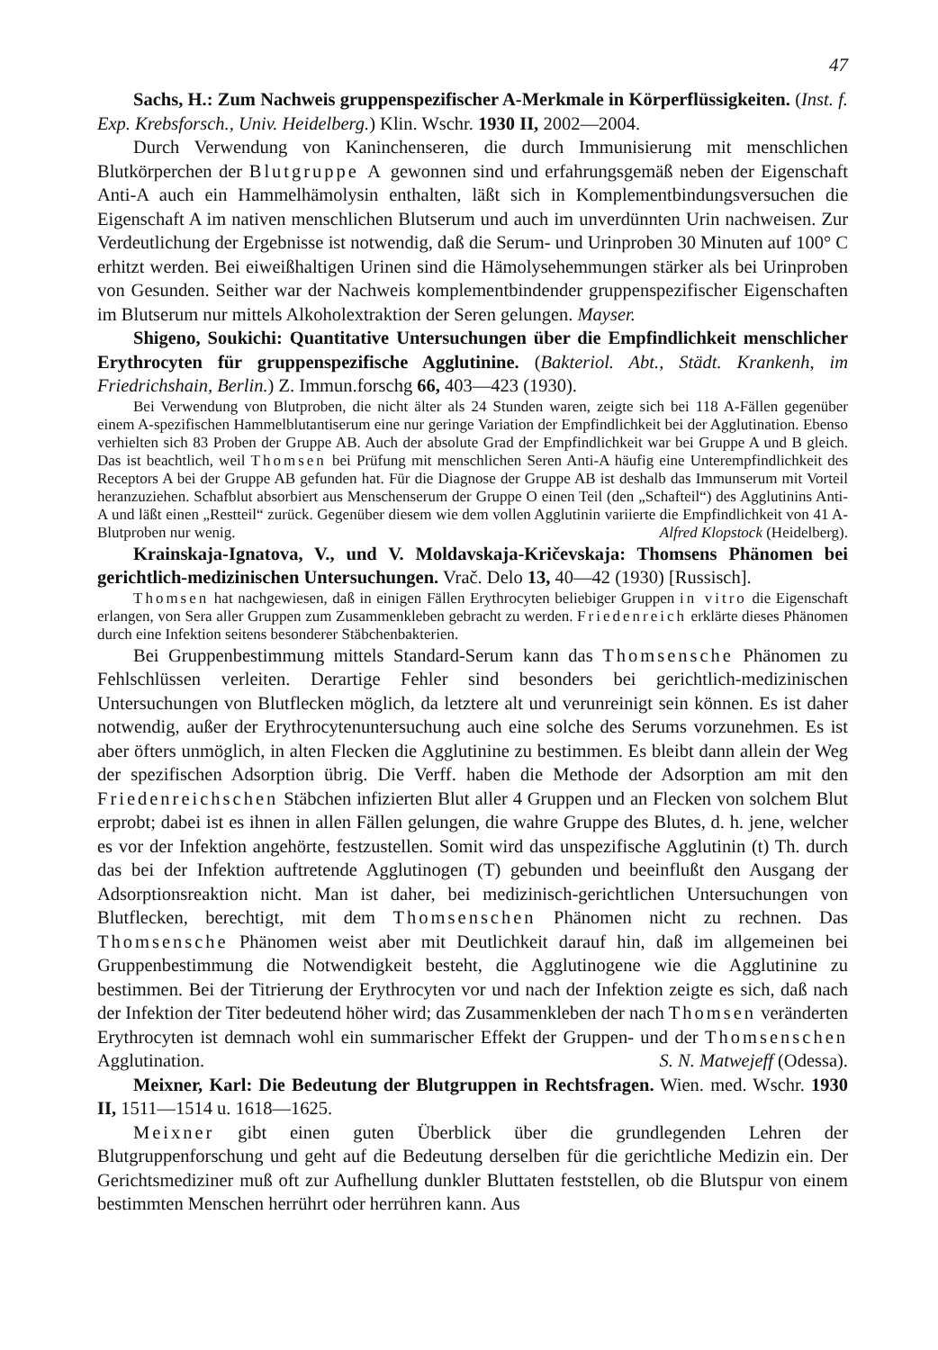47
Sachs, H.: Zum Nachweis gruppenspezifischer A-Merkmale in Körperflüssigkeiten. (Inst. f. Exp. Krebsforsch., Univ. Heidelberg.) Klin. Wschr. 1930 II, 2002—2004.
Durch Verwendung von Kaninchenseren, die durch Immunisierung mit menschlichen Blutkörperchen der Blutgruppe A gewonnen sind und erfahrungsgemäß neben der Eigenschaft Anti-A auch ein Hammelhämolysin enthalten, läßt sich in Komplementbindungsversuchen die Eigenschaft A im nativen menschlichen Blutserum und auch im unverdünnten Urin nachweisen. Zur Verdeutlichung der Ergebnisse ist notwendig, daß die Serum- und Urinproben 30 Minuten auf 100° C erhitzt werden. Bei eiweißhaltigen Urinen sind die Hämolysehemmungen stärker als bei Urinproben von Gesunden. Seither war der Nachweis komplementbindender gruppenspezifischer Eigenschaften im Blutserum nur mittels Alkoholextraktion der Seren gelungen. Mayser.
Shigeno, Soukichi: Quantitative Untersuchungen über die Empfindlichkeit menschlicher Erythrocyten für gruppenspezifische Agglutinine. (Bakteriol. Abt., Städt. Krankenh, im Friedrichshain, Berlin.) Z. Immun.forschg 66, 403—423 (1930).
Bei Verwendung von Blutproben, die nicht älter als 24 Stunden waren, zeigte sich bei 118 A-Fällen gegenüber einem A-spezifischen Hammelblutantiserum eine nur geringe Variation der Empfindlichkeit bei der Agglutination. Ebenso verhielten sich 83 Proben der Gruppe AB. Auch der absolute Grad der Empfindlichkeit war bei Gruppe A und B gleich. Das ist beachtlich, weil Thomsen bei Prüfung mit menschlichen Seren Anti-A häufig eine Unterempfindlichkeit des Receptors A bei der Gruppe AB gefunden hat. Für die Diagnose der Gruppe AB ist deshalb das Immunserum mit Vorteil heranzuziehen. Schafblut absorbiert aus Menschenserum der Gruppe O einen Teil (den „Schafteil“) des Agglutinins Anti-A und läßt einen „Restteil“ zurück. Gegenüber diesem wie dem vollen Agglutinin variierte die Empfindlichkeit von 41 A-Blutproben nur wenig. Alfred Klopstock (Heidelberg).
Krainskaja-Ignatova, V., und V. Moldavskaja-Kričevskaja: Thomsens Phänomen bei gerichtlich-medizinischen Untersuchungen. Vrač. Delo 13, 40—42 (1930) [Russisch].
Thomsen hat nachgewiesen, daß in einigen Fällen Erythrocyten beliebiger Gruppen in vitro die Eigenschaft erlangen, von Sera aller Gruppen zum Zusammenkleben gebracht zu werden. Friedenreich erklärte dieses Phänomen durch eine Infektion seitens besonderer Stäbchenbakterien.
Bei Gruppenbestimmung mittels Standard-Serum kann das Thomsensche Phänomen zu Fehlschlüssen verleiten. Derartige Fehler sind besonders bei gerichtlich-medizinischen Untersuchungen von Blutflecken möglich, da letztere alt und verunreinigt sein können. Es ist daher notwendig, außer der Erythrocytenuntersuchung auch eine solche des Serums vorzunehmen. Es ist aber öfters unmöglich, in alten Flecken die Agglutinine zu bestimmen. Es bleibt dann allein der Weg der spezifischen Adsorption übrig. Die Verff. haben die Methode der Adsorption am mit den Friedenreichschen Stäbchen infizierten Blut aller 4 Gruppen und an Flecken von solchem Blut erprobt; dabei ist es ihnen in allen Fällen gelungen, die wahre Gruppe des Blutes, d. h. jene, welcher es vor der Infektion angehörte, festzustellen. Somit wird das unspezifische Agglutinin (t) Th. durch das bei der Infektion auftretende Agglutinogen (T) gebunden und beeinflußt den Ausgang der Adsorptionsreaktion nicht. Man ist daher, bei medizinisch-gerichtlichen Untersuchungen von Blutflecken, berechtigt, mit dem Thomsenschen Phänomen nicht zu rechnen. Das Thomsensche Phänomen weist aber mit Deutlichkeit darauf hin, daß im allgemeinen bei Gruppenbestimmung die Notwendigkeit besteht, die Agglutinogene wie die Agglutinine zu bestimmen. Bei der Titrierung der Erythrocyten vor und nach der Infektion zeigte es sich, daß nach der Infektion der Titer bedeutend höher wird; das Zusammenkleben der nach Thomsen veränderten Erythrocyten ist demnach wohl ein summarischer Effekt der Gruppen- und der Thomsenschen Agglutination. S. N. Matwejeff (Odessa).
Meixner, Karl: Die Bedeutung der Blutgruppen in Rechtsfragen. Wien. med. Wschr. 1930 II, 1511—1514 u. 1618—1625.
Meixner gibt einen guten Überblick über die grundlegenden Lehren der Blutgruppenforschung und geht auf die Bedeutung derselben für die gerichtliche Medizin ein. Der Gerichtsmediziner muß oft zur Aufhellung dunkler Bluttaten feststellen, ob die Blutspur von einem bestimmten Menschen herrührt oder herrühren kann. Aus